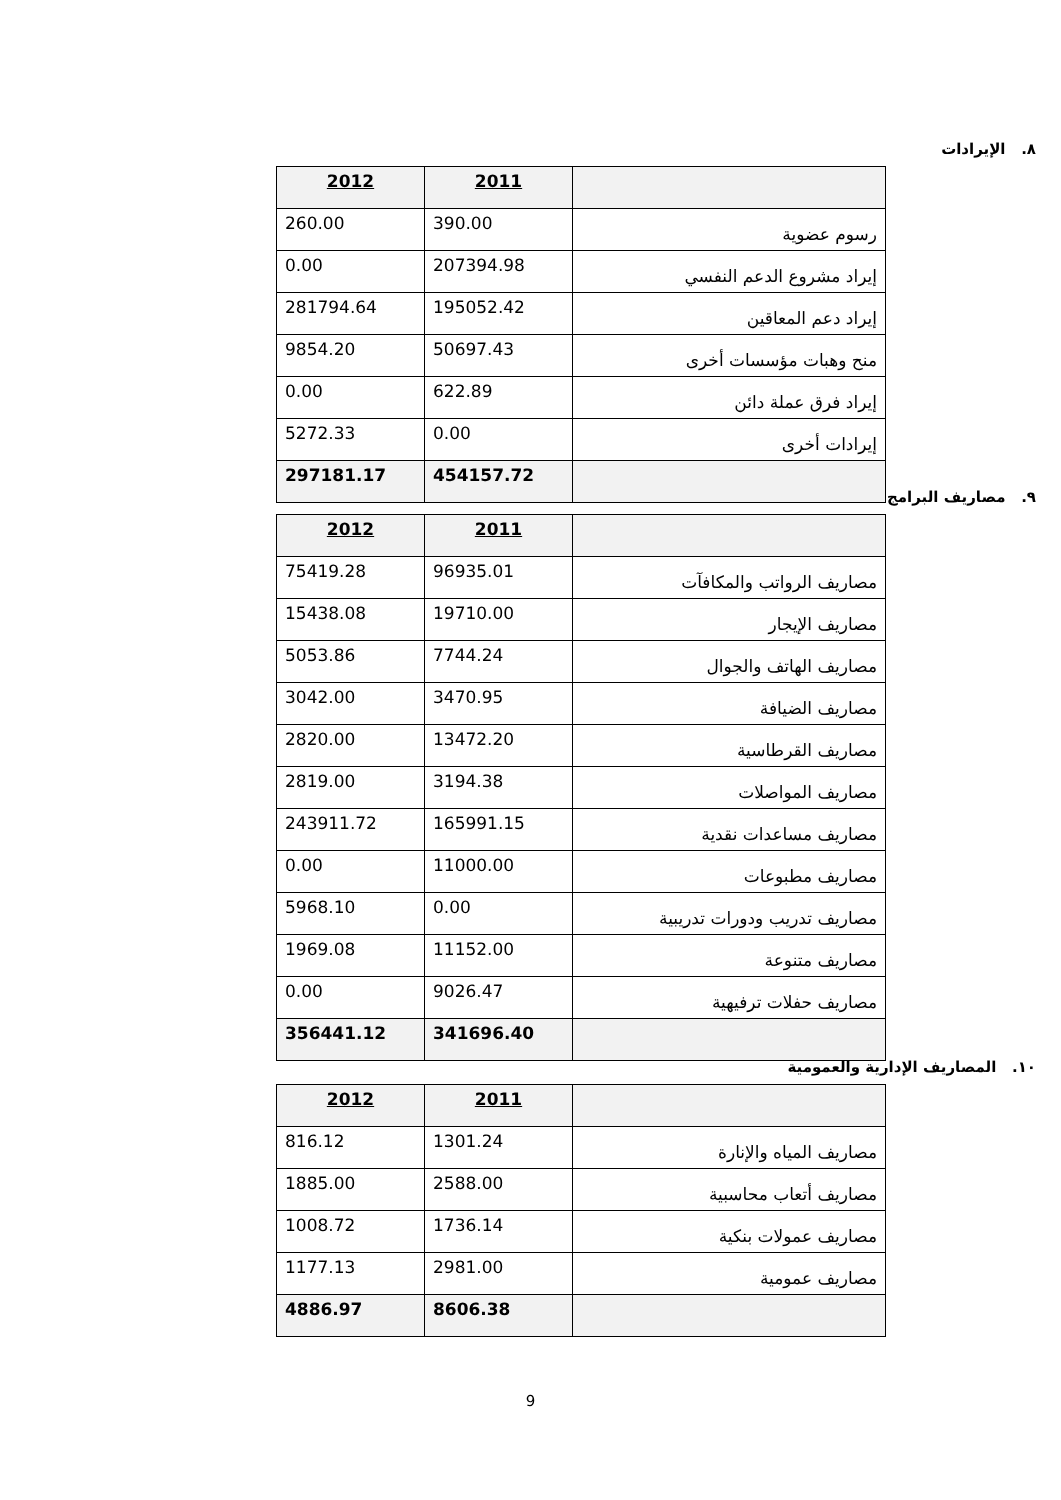٨. الإيرادات
| | 2011 | 2012 |
| رسوم عضوية | 390.00 | 260.00 |
| إيراد مشروع الدعم النفسي | 207394.98 | 0.00 |
| إيراد دعم المعاقين | 195052.42 | 281794.64 |
| منح وهبات مؤسسات أخرى | 50697.43 | 9854.20 |
| إيراد فرق عملة دائن | 622.89 | 0.00 |
| إيرادات أخرى | 0.00 | 5272.33 |
| | 454157.72 | 297181.17 |
٩. مصاريف البرامج
| | 2011 | 2012 |
| مصاريف الرواتب والمكافآت | 96935.01 | 75419.28 |
| مصاريف الإيجار | 19710.00 | 15438.08 |
| مصاريف الهاتف والجوال | 7744.24 | 5053.86 |
| مصاريف الضيافة | 3470.95 | 3042.00 |
| مصاريف القرطاسية | 13472.20 | 2820.00 |
| مصاريف المواصلات | 3194.38 | 2819.00 |
| مصاريف مساعدات نقدية | 165991.15 | 243911.72 |
| مصاريف مطبوعات | 11000.00 | 0.00 |
| مصاريف تدريب ودورات تدريبية | 0.00 | 5968.10 |
| مصاريف متنوعة | 11152.00 | 1969.08 |
| مصاريف حفلات ترفيهية | 9026.47 | 0.00 |
| | 341696.40 | 356441.12 |
١٠. المصاريف الإدارية والعمومية
| | 2011 | 2012 |
| مصاريف المياه والإنارة | 1301.24 | 816.12 |
| مصاريف أتعاب محاسبية | 2588.00 | 1885.00 |
| مصاريف عمولات بنكية | 1736.14 | 1008.72 |
| مصاريف عمومية | 2981.00 | 1177.13 |
| | 8606.38 | 4886.97 |
9